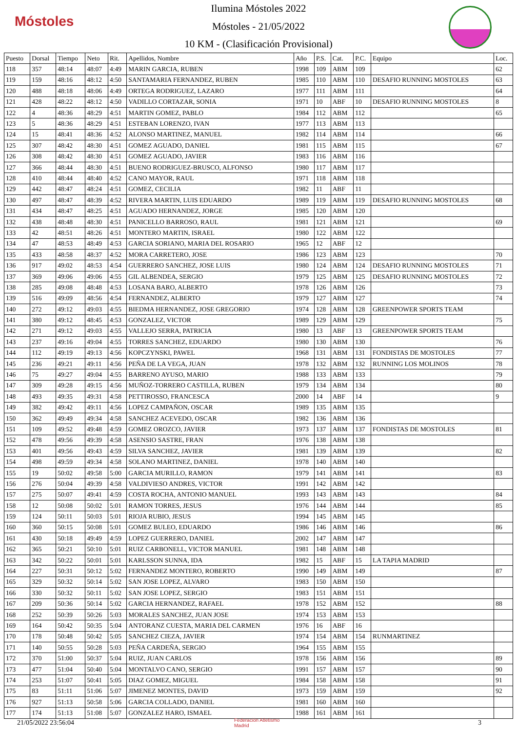Móstoles
Ilumina Móstoles 2022
Móstoles - 21/05/2022
10 KM - (Clasificación Provisional)
| Puesto | Dorsal | Tiempo | Neto | Rit. | Apellidos, Nombre | Año | P.S. | Cat. | P.C. | Equipo | Loc. |
| --- | --- | --- | --- | --- | --- | --- | --- | --- | --- | --- | --- |
| 118 | 357 | 48:14 | 48:07 | 4:49 | MARIN GARCIA, RUBEN | 1998 | 109 | ABM | 109 | | 62 |
| 119 | 159 | 48:16 | 48:12 | 4:50 | SANTAMARIA FERNANDEZ, RUBEN | 1985 | 110 | ABM | 110 | DESAFIO RUNNING MOSTOLES | 63 |
| 120 | 488 | 48:18 | 48:06 | 4:49 | ORTEGA RODRIGUEZ, LAZARO | 1977 | 111 | ABM | 111 | | 64 |
| 121 | 428 | 48:22 | 48:12 | 4:50 | VADILLO CORTAZAR, SONIA | 1971 | 10 | ABF | 10 | DESAFIO RUNNING MOSTOLES | 8 |
| 122 | 4 | 48:36 | 48:29 | 4:51 | MARTIN GOMEZ, PABLO | 1984 | 112 | ABM | 112 | | 65 |
| 123 | 5 | 48:36 | 48:29 | 4:51 | ESTEBAN LORENZO, IVAN | 1977 | 113 | ABM | 113 | | |
| 124 | 15 | 48:41 | 48:36 | 4:52 | ALONSO MARTINEZ, MANUEL | 1982 | 114 | ABM | 114 | | 66 |
| 125 | 307 | 48:42 | 48:30 | 4:51 | GOMEZ AGUADO, DANIEL | 1981 | 115 | ABM | 115 | | 67 |
| 126 | 308 | 48:42 | 48:30 | 4:51 | GOMEZ AGUADO, JAVIER | 1983 | 116 | ABM | 116 | | |
| 127 | 366 | 48:44 | 48:30 | 4:51 | BUENO RODRIGUEZ-BRUSCO, ALFONSO | 1980 | 117 | ABM | 117 | | |
| 128 | 410 | 48:44 | 48:40 | 4:52 | CANO MAYOR, RAUL | 1971 | 118 | ABM | 118 | | |
| 129 | 442 | 48:47 | 48:24 | 4:51 | GOMEZ, CECILIA | 1982 | 11 | ABF | 11 | | |
| 130 | 497 | 48:47 | 48:39 | 4:52 | RIVERA MARTIN, LUIS EDUARDO | 1989 | 119 | ABM | 119 | DESAFIO RUNNING MOSTOLES | 68 |
| 131 | 434 | 48:47 | 48:25 | 4:51 | AGUADO HERNANDEZ, JORGE | 1985 | 120 | ABM | 120 | | |
| 132 | 438 | 48:48 | 48:30 | 4:51 | PANICELLO BARROSO, RAUL | 1981 | 121 | ABM | 121 | | 69 |
| 133 | 42 | 48:51 | 48:26 | 4:51 | MONTERO MARTIN, ISRAEL | 1980 | 122 | ABM | 122 | | |
| 134 | 47 | 48:53 | 48:49 | 4:53 | GARCIA SORIANO, MARIA DEL ROSARIO | 1965 | 12 | ABF | 12 | | |
| 135 | 433 | 48:58 | 48:37 | 4:52 | MORA CARRETERO, JOSE | 1986 | 123 | ABM | 123 | | 70 |
| 136 | 917 | 49:02 | 48:53 | 4:54 | GUERRERO SANCHEZ, JOSE LUIS | 1980 | 124 | ABM | 124 | DESAFIO RUNNING MOSTOLES | 71 |
| 137 | 369 | 49:06 | 49:06 | 4:55 | GIL ALBENDEA, SERGIO | 1979 | 125 | ABM | 125 | DESAFIO RUNNING MOSTOLES | 72 |
| 138 | 285 | 49:08 | 48:48 | 4:53 | LOSANA BARO, ALBERTO | 1978 | 126 | ABM | 126 | | 73 |
| 139 | 516 | 49:09 | 48:56 | 4:54 | FERNANDEZ, ALBERTO | 1979 | 127 | ABM | 127 | | 74 |
| 140 | 272 | 49:12 | 49:03 | 4:55 | BIEDMA HERNANDEZ, JOSE GREGORIO | 1974 | 128 | ABM | 128 | GREENPOWER SPORTS TEAM | |
| 141 | 380 | 49:12 | 48:45 | 4:53 | GONZALEZ, VICTOR | 1989 | 129 | ABM | 129 | | 75 |
| 142 | 271 | 49:12 | 49:03 | 4:55 | VALLEJO SERRA, PATRICIA | 1980 | 13 | ABF | 13 | GREENPOWER SPORTS TEAM | |
| 143 | 237 | 49:16 | 49:04 | 4:55 | TORRES SANCHEZ, EDUARDO | 1980 | 130 | ABM | 130 | | 76 |
| 144 | 112 | 49:19 | 49:13 | 4:56 | KOPCZYNSKI, PAWEL | 1968 | 131 | ABM | 131 | FONDISTAS DE MOSTOLES | 77 |
| 145 | 236 | 49:21 | 49:11 | 4:56 | PEÑA DE LA VEGA, JUAN | 1978 | 132 | ABM | 132 | RUNNING LOS MOLINOS | 78 |
| 146 | 75 | 49:27 | 49:04 | 4:55 | BARRENO AYUSO, MARIO | 1988 | 133 | ABM | 133 | | 79 |
| 147 | 309 | 49:28 | 49:15 | 4:56 | MUÑOZ-TORRERO CASTILLA, RUBEN | 1979 | 134 | ABM | 134 | | 80 |
| 148 | 493 | 49:35 | 49:31 | 4:58 | PETTIROSSO, FRANCESCA | 2000 | 14 | ABF | 14 | | 9 |
| 149 | 382 | 49:42 | 49:11 | 4:56 | LOPEZ CAMPAÑON, OSCAR | 1989 | 135 | ABM | 135 | | |
| 150 | 362 | 49:49 | 49:34 | 4:58 | SANCHEZ ACEVEDO, OSCAR | 1982 | 136 | ABM | 136 | | |
| 151 | 109 | 49:52 | 49:48 | 4:59 | GOMEZ OROZCO, JAVIER | 1973 | 137 | ABM | 137 | FONDISTAS DE MOSTOLES | 81 |
| 152 | 478 | 49:56 | 49:39 | 4:58 | ASENSIO SASTRE, FRAN | 1976 | 138 | ABM | 138 | | |
| 153 | 401 | 49:56 | 49:43 | 4:59 | SILVA SANCHEZ, JAVIER | 1981 | 139 | ABM | 139 | | 82 |
| 154 | 498 | 49:59 | 49:34 | 4:58 | SOLANO MARTINEZ, DANIEL | 1978 | 140 | ABM | 140 | | |
| 155 | 19 | 50:02 | 49:58 | 5:00 | GARCIA MURILLO, RAMON | 1979 | 141 | ABM | 141 | | 83 |
| 156 | 276 | 50:04 | 49:39 | 4:58 | VALDIVIESO ANDRES, VICTOR | 1991 | 142 | ABM | 142 | | |
| 157 | 275 | 50:07 | 49:41 | 4:59 | COSTA ROCHA, ANTONIO MANUEL | 1993 | 143 | ABM | 143 | | 84 |
| 158 | 12 | 50:08 | 50:02 | 5:01 | RAMON TORRES, JESUS | 1976 | 144 | ABM | 144 | | 85 |
| 159 | 124 | 50:11 | 50:03 | 5:01 | RIOJA RUBIO, JESUS | 1994 | 145 | ABM | 145 | | |
| 160 | 360 | 50:15 | 50:08 | 5:01 | GOMEZ BULEO, EDUARDO | 1986 | 146 | ABM | 146 | | 86 |
| 161 | 430 | 50:18 | 49:49 | 4:59 | LOPEZ GUERRERO, DANIEL | 2002 | 147 | ABM | 147 | | |
| 162 | 365 | 50:21 | 50:10 | 5:01 | RUIZ CARBONELL, VICTOR MANUEL | 1981 | 148 | ABM | 148 | | |
| 163 | 342 | 50:22 | 50:01 | 5:01 | KARLSSON SUNNA, IDA | 1982 | 15 | ABF | 15 | LA TAPIA MADRID | |
| 164 | 227 | 50:31 | 50:12 | 5:02 | FERNANDEZ MONTERO, ROBERTO | 1990 | 149 | ABM | 149 | | 87 |
| 165 | 329 | 50:32 | 50:14 | 5:02 | SAN JOSE LOPEZ, ALVARO | 1983 | 150 | ABM | 150 | | |
| 166 | 330 | 50:32 | 50:11 | 5:02 | SAN JOSE LOPEZ, SERGIO | 1983 | 151 | ABM | 151 | | |
| 167 | 209 | 50:36 | 50:14 | 5:02 | GARCIA HERNANDEZ, RAFAEL | 1978 | 152 | ABM | 152 | | 88 |
| 168 | 252 | 50:39 | 50:26 | 5:03 | MORALES SANCHEZ, JUAN JOSE | 1974 | 153 | ABM | 153 | | |
| 169 | 164 | 50:42 | 50:35 | 5:04 | ANTORANZ CUESTA, MARIA DEL CARMEN | 1976 | 16 | ABF | 16 | | |
| 170 | 178 | 50:48 | 50:42 | 5:05 | SANCHEZ CIEZA, JAVIER | 1974 | 154 | ABM | 154 | RUNMARTINEZ | |
| 171 | 140 | 50:55 | 50:28 | 5:03 | PEÑA CARDEÑA, SERGIO | 1964 | 155 | ABM | 155 | | |
| 172 | 370 | 51:00 | 50:37 | 5:04 | RUIZ, JUAN CARLOS | 1978 | 156 | ABM | 156 | | 89 |
| 173 | 477 | 51:04 | 50:40 | 5:04 | MONTALVO CANO, SERGIO | 1991 | 157 | ABM | 157 | | 90 |
| 174 | 253 | 51:07 | 50:41 | 5:05 | DIAZ GOMEZ, MIGUEL | 1984 | 158 | ABM | 158 | | 91 |
| 175 | 83 | 51:11 | 51:06 | 5:07 | JIMENEZ MONTES, DAVID | 1973 | 159 | ABM | 159 | | 92 |
| 176 | 927 | 51:13 | 50:58 | 5:06 | GARCIA COLLADO, DANIEL | 1981 | 160 | ABM | 160 | | |
| 177 | 174 | 51:13 | 51:08 | 5:07 | GONZALEZ HARO, ISMAEL | 1988 | 161 | ABM | 161 | | |
21/05/2022 23:56:04
Federación Atletismo
Madrid
3